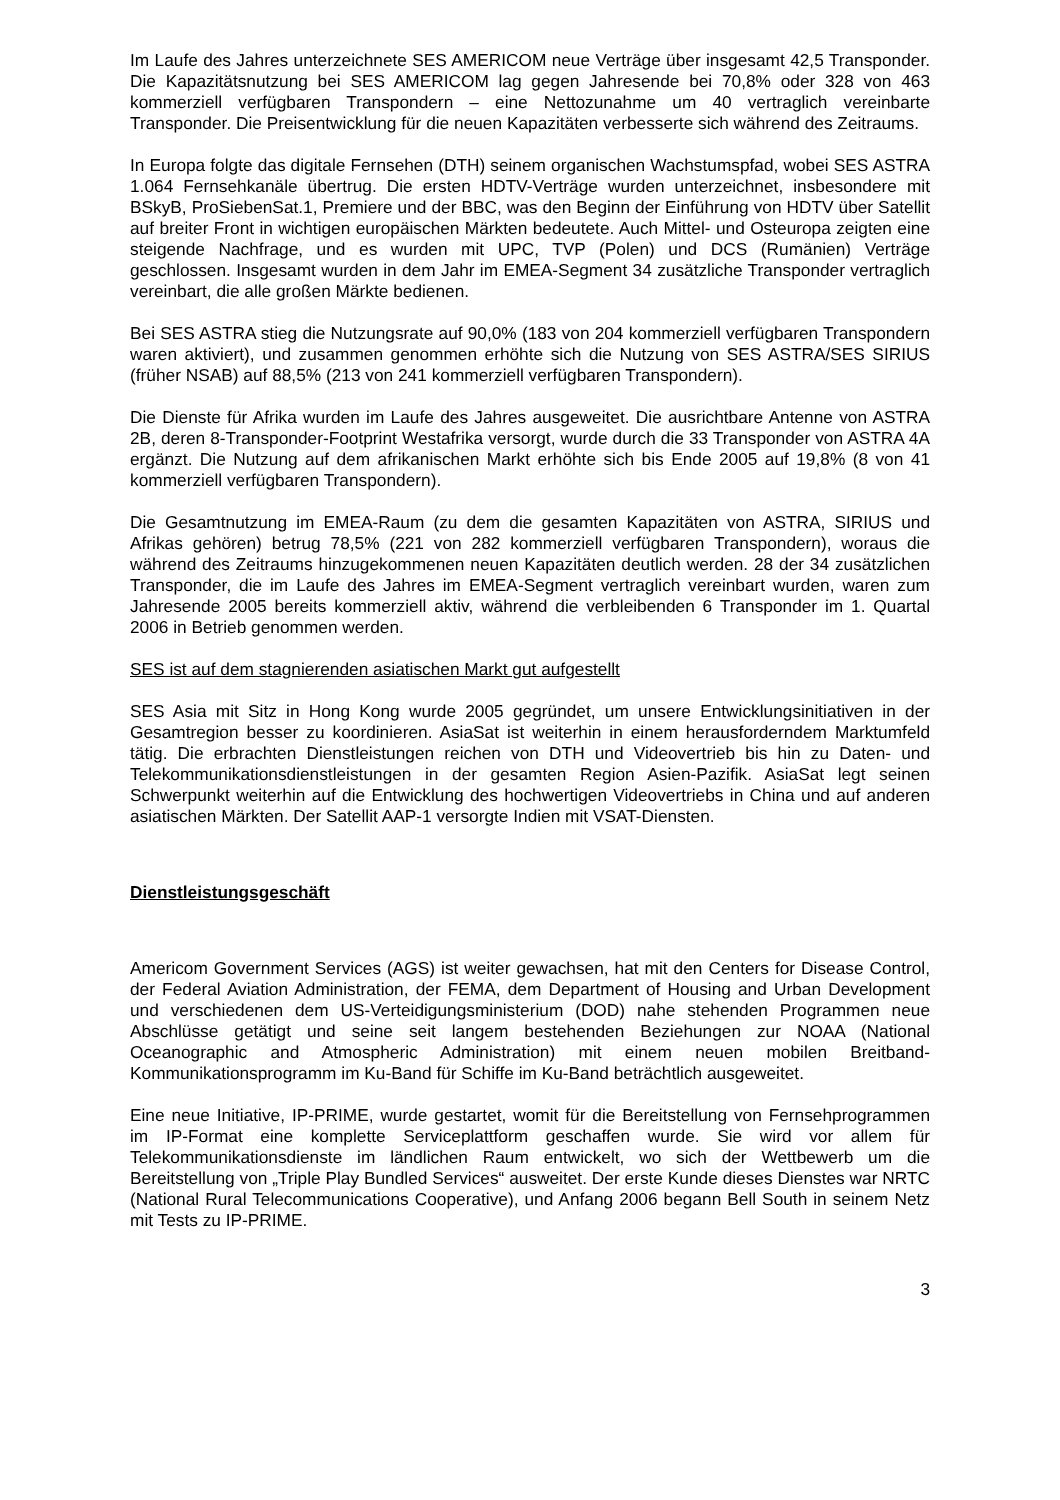Im Laufe des Jahres unterzeichnete SES AMERICOM neue Verträge über insgesamt 42,5 Transponder. Die Kapazitätsnutzung bei SES AMERICOM lag gegen Jahresende bei 70,8% oder 328 von 463 kommerziell verfügbaren Transpondern – eine Nettozunahme um 40 vertraglich vereinbarte Transponder. Die Preisentwicklung für die neuen Kapazitäten verbesserte sich während des Zeitraums.
In Europa folgte das digitale Fernsehen (DTH) seinem organischen Wachstumspfad, wobei SES ASTRA 1.064 Fernsehkanäle übertrug. Die ersten HDTV-Verträge wurden unterzeichnet, insbesondere mit BSkyB, ProSiebenSat.1, Premiere und der BBC, was den Beginn der Einführung von HDTV über Satellit auf breiter Front in wichtigen europäischen Märkten bedeutete. Auch Mittel- und Osteuropa zeigten eine steigende Nachfrage, und es wurden mit UPC, TVP (Polen) und DCS (Rumänien) Verträge geschlossen. Insgesamt wurden in dem Jahr im EMEA-Segment 34 zusätzliche Transponder vertraglich vereinbart, die alle großen Märkte bedienen.
Bei SES ASTRA stieg die Nutzungsrate auf 90,0% (183 von 204 kommerziell verfügbaren Transpondern waren aktiviert), und zusammen genommen erhöhte sich die Nutzung von SES ASTRA/SES SIRIUS (früher NSAB) auf 88,5% (213 von 241 kommerziell verfügbaren Transpondern).
Die Dienste für Afrika wurden im Laufe des Jahres ausgeweitet. Die ausrichtbare Antenne von ASTRA 2B, deren 8-Transponder-Footprint Westafrika versorgt, wurde durch die 33 Transponder von ASTRA 4A ergänzt. Die Nutzung auf dem afrikanischen Markt erhöhte sich bis Ende 2005 auf 19,8% (8 von 41 kommerziell verfügbaren Transpondern).
Die Gesamtnutzung im EMEA-Raum (zu dem die gesamten Kapazitäten von ASTRA, SIRIUS und Afrikas gehören) betrug 78,5% (221 von 282 kommerziell verfügbaren Transpondern), woraus die während des Zeitraums hinzugekommenen neuen Kapazitäten deutlich werden. 28 der 34 zusätzlichen Transponder, die im Laufe des Jahres im EMEA-Segment vertraglich vereinbart wurden, waren zum Jahresende 2005 bereits kommerziell aktiv, während die verbleibenden 6 Transponder im 1. Quartal 2006 in Betrieb genommen werden.
SES ist auf dem stagnierenden asiatischen Markt gut aufgestellt
SES Asia mit Sitz in Hong Kong wurde 2005 gegründet, um unsere Entwicklungsinitiativen in der Gesamtregion besser zu koordinieren. AsiaSat ist weiterhin in einem herausforderndem Marktumfeld tätig. Die erbrachten Dienstleistungen reichen von DTH und Videovertrieb bis hin zu Daten- und Telekommunikationsdienstleistungen in der gesamten Region Asien-Pazifik. AsiaSat legt seinen Schwerpunkt weiterhin auf die Entwicklung des hochwertigen Videovertriebs in China und auf anderen asiatischen Märkten. Der Satellit AAP-1 versorgte Indien mit VSAT-Diensten.
Dienstleistungsgeschäft
Americom Government Services (AGS) ist weiter gewachsen, hat mit den Centers for Disease Control, der Federal Aviation Administration, der FEMA, dem Department of Housing and Urban Development und verschiedenen dem US-Verteidigungsministerium (DOD) nahe stehenden Programmen neue Abschlüsse getätigt und seine seit langem bestehenden Beziehungen zur NOAA (National Oceanographic and Atmospheric Administration) mit einem neuen mobilen Breitband-Kommunikationsprogramm im Ku-Band für Schiffe im Ku-Band beträchtlich ausgeweitet.
Eine neue Initiative, IP-PRIME, wurde gestartet, womit für die Bereitstellung von Fernsehprogrammen im IP-Format eine komplette Serviceplattform geschaffen wurde. Sie wird vor allem für Telekommunikationsdienste im ländlichen Raum entwickelt, wo sich der Wettbewerb um die Bereitstellung von „Triple Play Bundled Services“ ausweitet. Der erste Kunde dieses Dienstes war NRTC (National Rural Telecommunications Cooperative), und Anfang 2006 begann Bell South in seinem Netz mit Tests zu IP-PRIME.
3